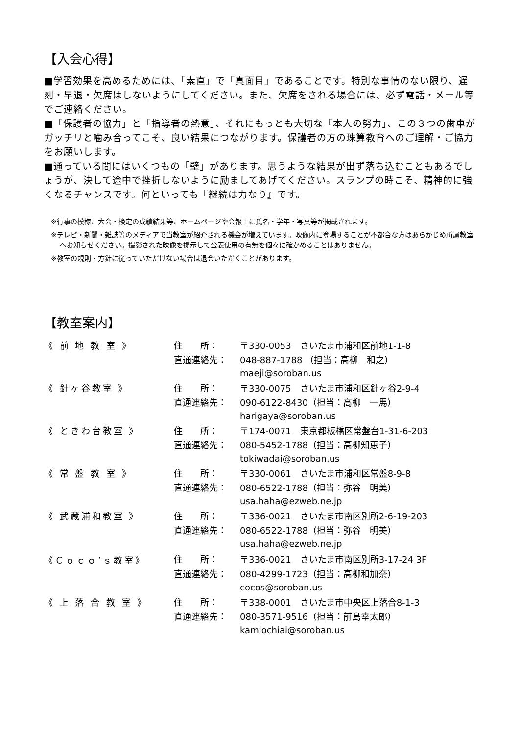【入会心得】
■学習効果を高めるためには、「素直」で「真面目」であることです。特別な事情のない限り、遅刻・早退・欠席はしないようにしてください。また、欠席をされる場合には、必ず電話・メール等でご連絡ください。
■「保護者の協力」と「指導者の熱意」、それにもっとも大切な「本人の努力」、この３つの歯車がガッチリと噛み合ってこそ、良い結果につながります。保護者の方の珠算教育へのご理解・ご協力をお願いします。
■通っている間にはいくつもの「壁」があります。思うような結果が出ず落ち込むこともあるでしょうが、決して途中で挫折しないように励ましてあげてください。スランプの時こそ、精神的に強くなるチャンスです。何といっても『継続は力なり』です。
※行事の模様、大会・検定の成績結果等、ホームページや会報上に氏名・学年・写真等が掲載されます。
※テレビ・新聞・雑誌等のメディアで当教室が紹介される機会が増えています。映像内に登場することが不都合な方はあらかじめ所属教室へお知らせください。撮影された映像を提示して公表使用の有無を個々に確かめることはありません。
※教室の規則・方針に従っていただけない場合は退会いただくことがあります。
【教室案内】
| 《 前 地 教 室 》 | 住 所： | 〒330-0053 さいたま市浦和区前地1-1-8 |
| | 直通連絡先： | 048-887-1788 （担当：高柳 和之） |
| | | maeji@soroban.us |
| 《 針ヶ谷教室 》 | 住 所： | 〒330-0075 さいたま市浦和区針ヶ谷2-9-4 |
| | 直通連絡先： | 090-6122-8430（担当：高柳 一馬） |
| | | harigaya@soroban.us |
| 《 ときわ台教室 》 | 住 所： | 〒174-0071 東京都板橋区常盤台1-31-6-203 |
| | 直通連絡先： | 080-5452-1788（担当：高柳知恵子） |
| | | tokiwadai@soroban.us |
| 《 常 盤 教 室 》 | 住 所： | 〒330-0061 さいたま市浦和区常盤8-9-8 |
| | 直通連絡先： | 080-6522-1788（担当：弥谷 明美） |
| | | usa.haha@ezweb.ne.jp |
| 《 武蔵浦和教室 》 | 住 所： | 〒336-0021 さいたま市南区別所2-6-19-203 |
| | 直通連絡先： | 080-6522-1788（担当：弥谷 明美） |
| | | usa.haha@ezweb.ne.jp |
| 《Ｃｏｃｏ’ｓ教室》 | 住 所： | 〒336-0021 さいたま市南区別所3-17-24 3F |
| | 直通連絡先： | 080-4299-1723（担当：高柳和加奈） |
| | | cocos@soroban.us |
| 《 上 落 合 教 室 》 | 住 所： | 〒338-0001 さいたま市中央区上落合8-1-3 |
| | 直通連絡先： | 080-3571-9516（担当：前島幸太郎） |
| | | kamiochiai@soroban.us |